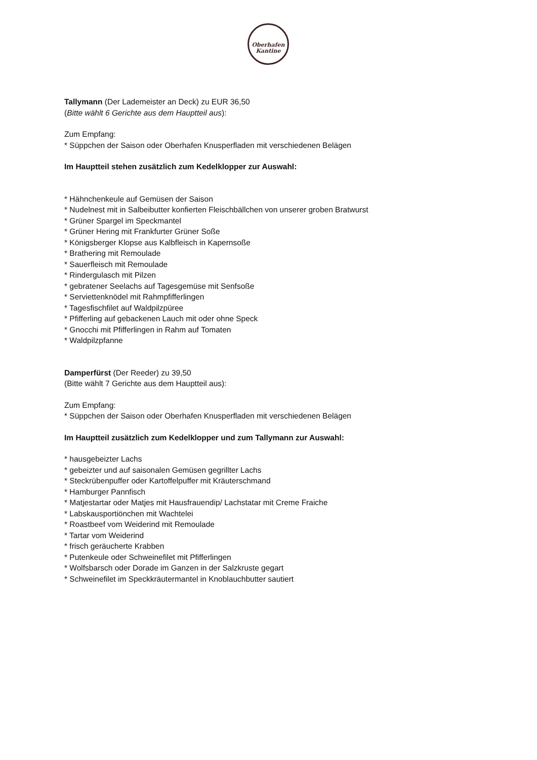Oberhafen
Kantine
Tallymann (Der Lademeister an Deck) zu EUR 36,50
(Bitte wählt 6 Gerichte aus dem Hauptteil aus):
Zum Empfang:
* Süppchen der Saison oder Oberhafen Knusperfladen mit verschiedenen Belägen
Im Hauptteil stehen zusätzlich zum Kedelklopper zur Auswahl:
* Hähnchenkeule auf Gemüsen der Saison
* Nudelnest mit in Salbeibutter konfierten Fleischbällchen von unserer groben Bratwurst
* Grüner Spargel im Speckmantel
* Grüner Hering mit Frankfurter Grüner Soße
* Königsberger Klopse aus Kalbfleisch in Kapernsoße
* Brathering mit Remoulade
* Sauerfleisch mit Remoulade
* Rindergulasch mit Pilzen
* gebratener Seelachs auf Tagesgemüse mit Senfsoße
* Serviettenknödel mit Rahmpfifferlingen
* Tagesfischfilet auf Waldpilzpüree
* Pfifferling auf gebackenen Lauch mit oder ohne Speck
* Gnocchi mit Pfifferlingen in Rahm auf Tomaten
* Waldpilzpfanne
Damperfürst (Der Reeder) zu 39,50
(Bitte wählt 7 Gerichte aus dem Hauptteil aus):
Zum Empfang:
* Süppchen der Saison oder Oberhafen Knusperfladen mit verschiedenen Belägen
Im Hauptteil zusätzlich zum Kedelklopper und zum Tallymann zur Auswahl:
* hausgebeizter Lachs
* gebeizter und auf saisonalen Gemüsen gegrillter Lachs
* Steckrübenpuffer oder Kartoffelpuffer mit Kräuterschmand
* Hamburger Pannfisch
* Matjestartar oder Matjes mit Hausfrauendip/ Lachstatar mit Creme Fraiche
* Labskausportiönchen mit Wachtelei
* Roastbeef vom Weiderind mit Remoulade
* Tartar vom Weiderind
* frisch geräucherte Krabben
* Putenkeule oder Schweinefilet mit Pfifferlingen
* Wolfsbarsch oder Dorade im Ganzen in der Salzkruste gegart
* Schweinefilet im Speckkräutermantel in Knoblauchbutter sautiert